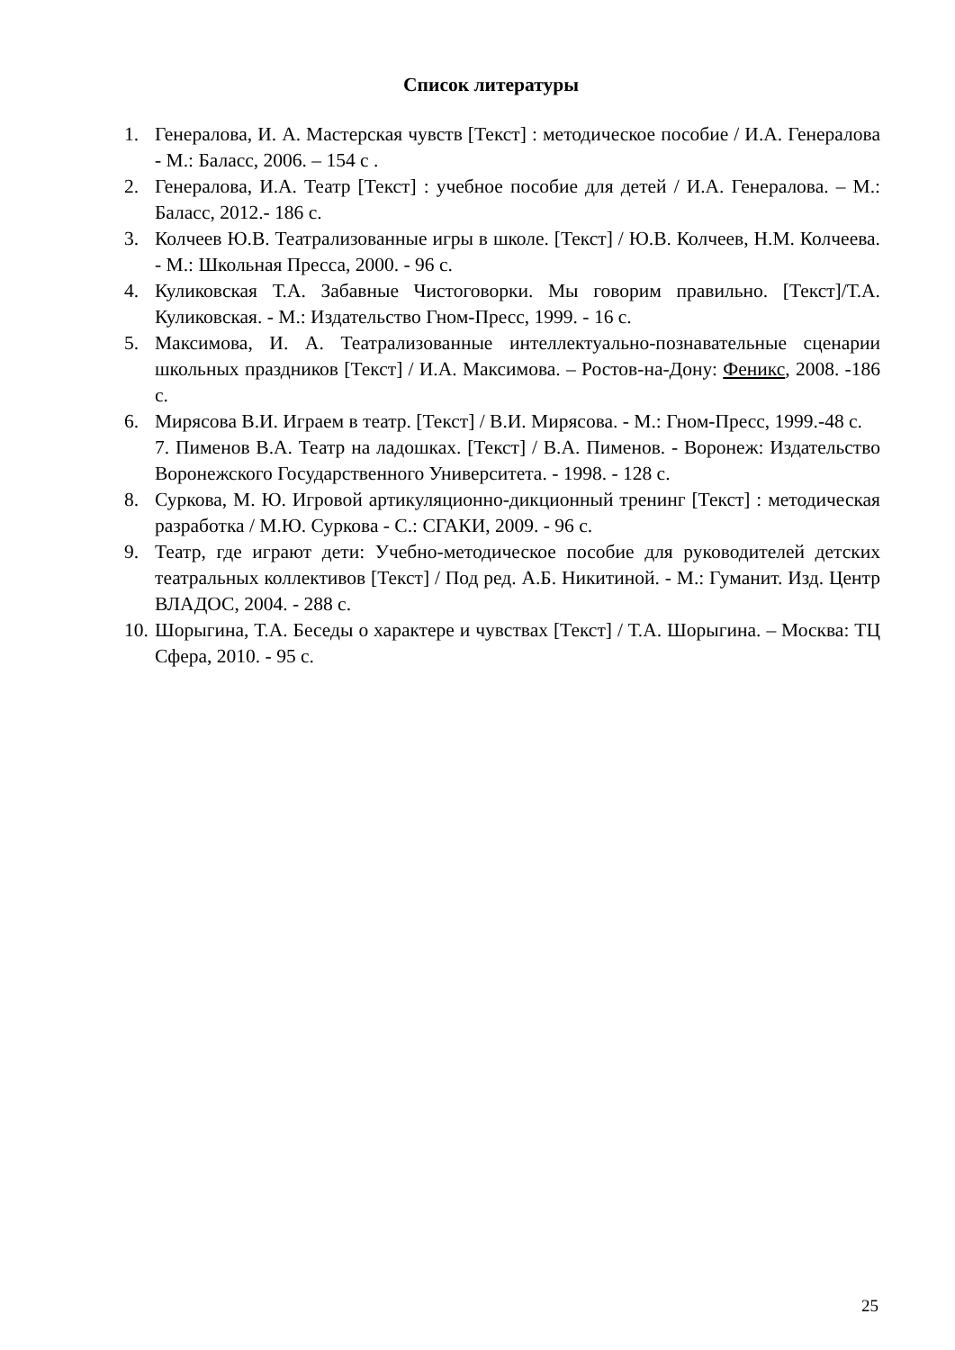Список литературы
1. Генералова, И. А. Мастерская чувств [Текст] : методическое пособие / И.А. Генералова - М.: Баласс, 2006. – 154 с .
2. Генералова, И.А. Театр [Текст] : учебное пособие для детей / И.А. Генералова. – М.: Баласс, 2012.- 186 с.
3. Колчеев Ю.В. Театрализованные игры в школе. [Текст] / Ю.В. Колчеев, Н.М. Колчеева. - М.: Школьная Пресса, 2000. - 96 с.
4. Куликовская Т.А. Забавные Чистоговорки. Мы говорим правильно. [Текст]/Т.А. Куликовская. - М.: Издательство Гном-Пресс, 1999. - 16 с.
5. Максимова, И. А. Театрализованные интеллектуально-познавательные сценарии школьных праздников [Текст] / И.А. Максимова. – Ростов-на-Дону: Феникс, 2008. -186 с.
6. Мирясова В.И. Играем в театр. [Текст] / В.И. Мирясова. - М.: Гном-Пресс, 1999.-48 с.
7. Пименов В.А. Театр на ладошках. [Текст] / В.А. Пименов. - Воронеж: Издательство Воронежского Государственного Университета. - 1998. - 128 с.
8. Суркова, М. Ю. Игровой артикуляционно-дикционный тренинг [Текст] : методическая разработка / М.Ю. Суркова - С.: СГАКИ, 2009. - 96 с.
9. Театр, где играют дети: Учебно-методическое пособие для руководителей детских театральных коллективов [Текст] / Под ред. А.Б. Никитиной. - М.: Гуманит. Изд. Центр ВЛАДОС, 2004. - 288 с.
10. Шорыгина, Т.А. Беседы о характере и чувствах [Текст] / Т.А. Шорыгина. – Москва: ТЦ Сфера, 2010. - 95 с.
25